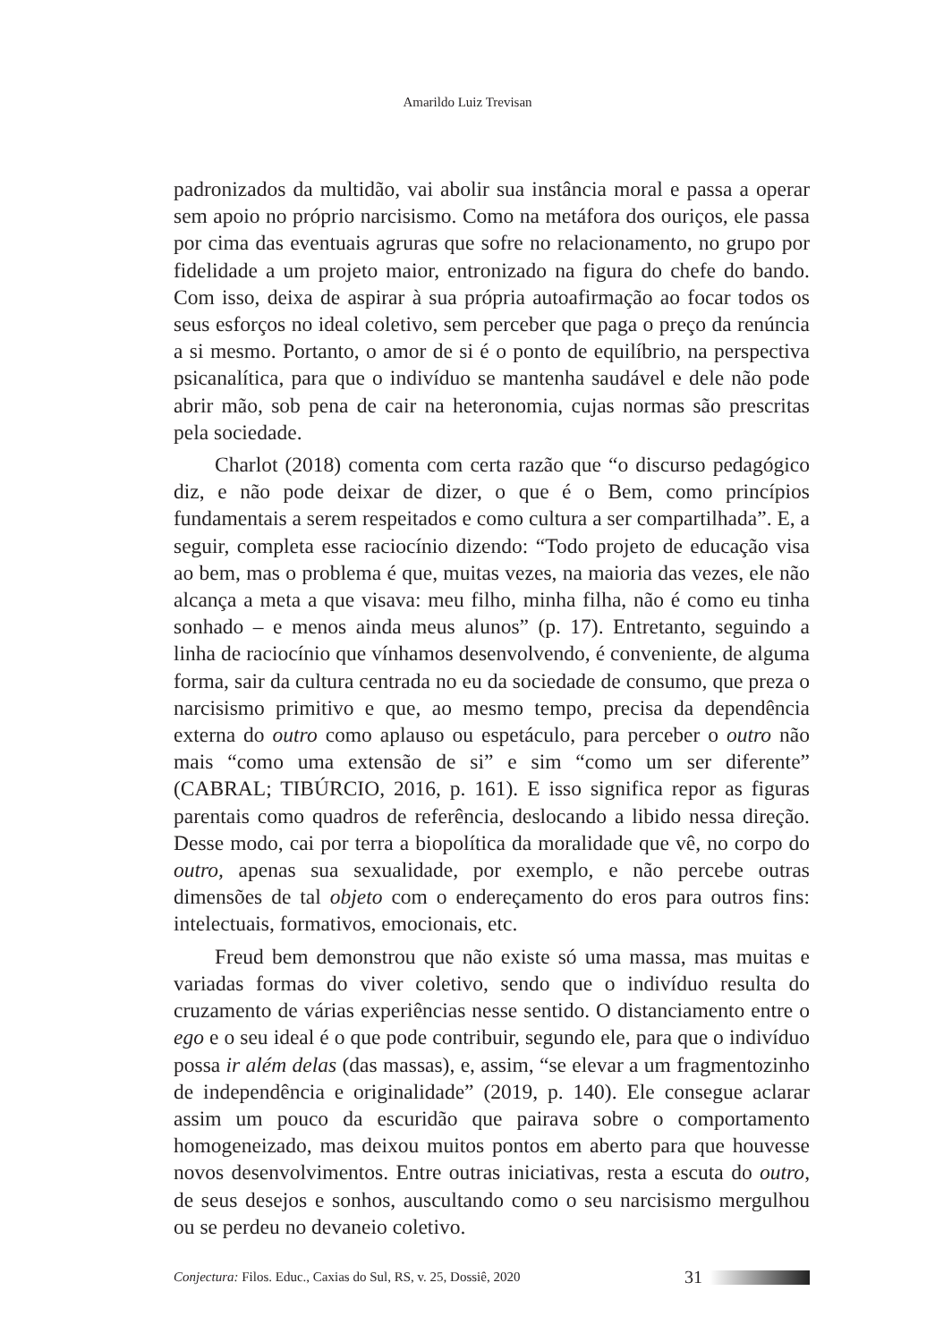Amarildo Luiz Trevisan
padronizados da multidão, vai abolir sua instância moral e passa a operar sem apoio no próprio narcisismo. Como na metáfora dos ouriços, ele passa por cima das eventuais agruras que sofre no relacionamento, no grupo por fidelidade a um projeto maior, entronizado na figura do chefe do bando. Com isso, deixa de aspirar à sua própria autoafirmação ao focar todos os seus esforços no ideal coletivo, sem perceber que paga o preço da renúncia a si mesmo. Portanto, o amor de si é o ponto de equilíbrio, na perspectiva psicanalítica, para que o indivíduo se mantenha saudável e dele não pode abrir mão, sob pena de cair na heteronomia, cujas normas são prescritas pela sociedade.
Charlot (2018) comenta com certa razão que “o discurso pedagógico diz, e não pode deixar de dizer, o que é o Bem, como princípios fundamentais a serem respeitados e como cultura a ser compartilhada”. E, a seguir, completa esse raciocínio dizendo: “Todo projeto de educação visa ao bem, mas o problema é que, muitas vezes, na maioria das vezes, ele não alcança a meta a que visava: meu filho, minha filha, não é como eu tinha sonhado – e menos ainda meus alunos” (p. 17). Entretanto, seguindo a linha de raciocínio que vínhamos desenvolvendo, é conveniente, de alguma forma, sair da cultura centrada no eu da sociedade de consumo, que preza o narcisismo primitivo e que, ao mesmo tempo, precisa da dependência externa do outro como aplauso ou espetáculo, para perceber o outro não mais “como uma extensão de si” e sim “como um ser diferente” (CABRAL; TIBÚRCIO, 2016, p. 161). E isso significa repor as figuras parentais como quadros de referência, deslocando a libido nessa direção. Desse modo, cai por terra a biopolítica da moralidade que vê, no corpo do outro, apenas sua sexualidade, por exemplo, e não percebe outras dimensões de tal objeto com o endereçamento do eros para outros fins: intelectuais, formativos, emocionais, etc.
Freud bem demonstrou que não existe só uma massa, mas muitas e variadas formas do viver coletivo, sendo que o indivíduo resulta do cruzamento de várias experiências nesse sentido. O distanciamento entre o ego e o seu ideal é o que pode contribuir, segundo ele, para que o indivíduo possa ir além delas (das massas), e, assim, “se elevar a um fragmentozinho de independência e originalidade” (2019, p. 140). Ele consegue aclarar assim um pouco da escuridão que pairava sobre o comportamento homogeneizado, mas deixou muitos pontos em aberto para que houvesse novos desenvolvimentos. Entre outras iniciativas, resta a escuta do outro, de seus desejos e sonhos, auscultando como o seu narcisismo mergulhou ou se perdeu no devaneio coletivo.
Conjectura: Filos. Educ., Caxias do Sul, RS, v. 25, Dossiê, 2020 31